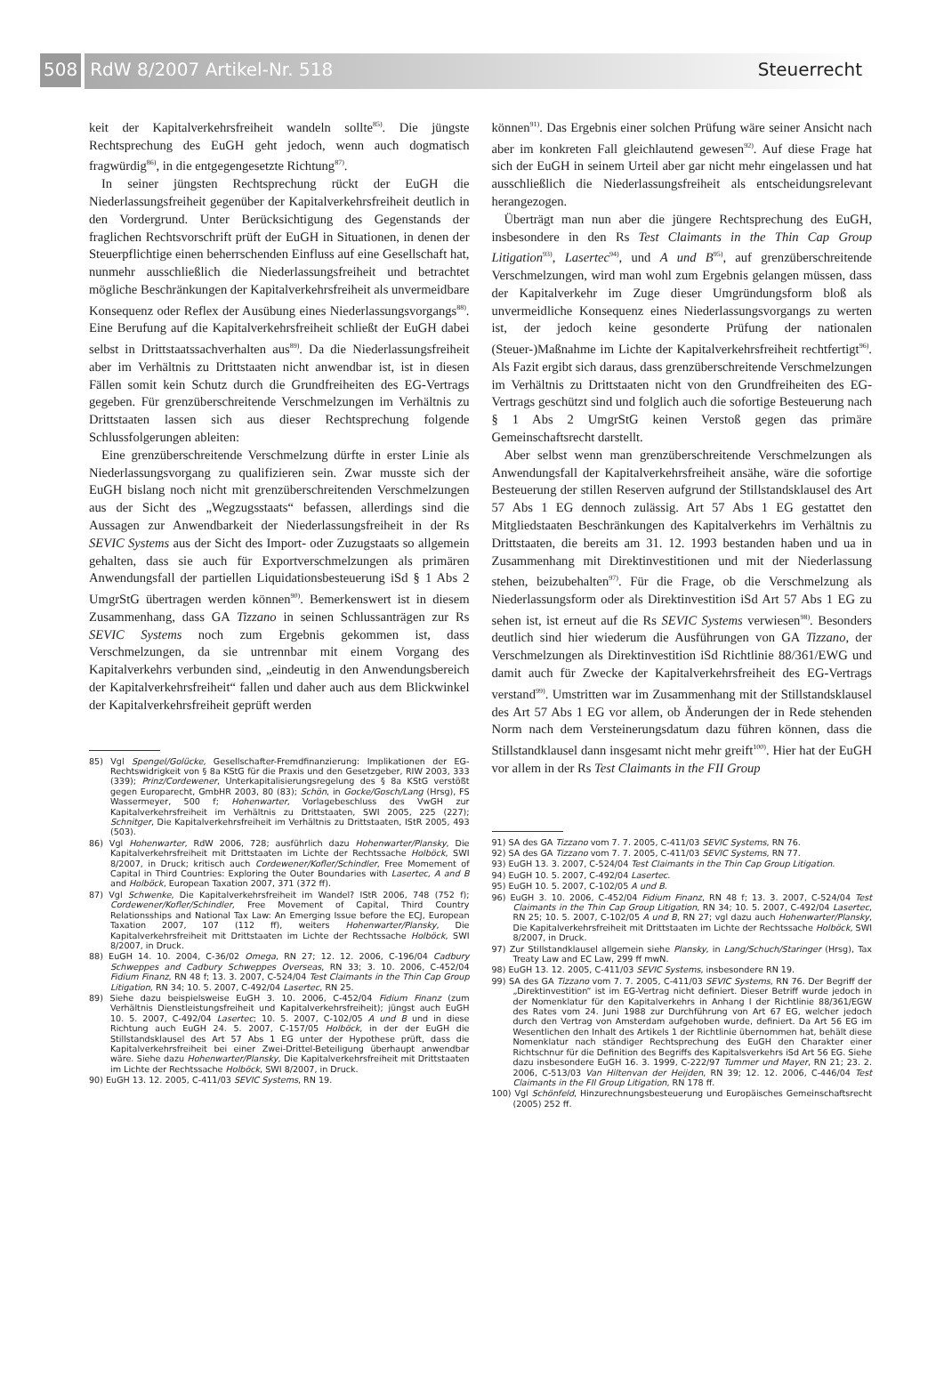508
RdW 8/2007 Artikel-Nr. 518 Steuerrecht
keit der Kapitalverkehrsfreiheit wandeln sollte<sup>85)</sup>. Die jüngste Rechtsprechung des EuGH geht jedoch, wenn auch dogmatisch fragwürdig<sup>86)</sup>, in die entgegengesetzte Richtung<sup>87)</sup>.
In seiner jüngsten Rechtsprechung rückt der EuGH die Niederlassungsfreiheit gegenüber der Kapitalverkehrsfreiheit deutlich in den Vordergrund. Unter Berücksichtigung des Gegenstands der fraglichen Rechtsvorschrift prüft der EuGH in Situationen, in denen der Steuerpflichtige einen beherrschenden Einfluss auf eine Gesellschaft hat, nunmehr ausschließlich die Niederlassungsfreiheit und betrachtet mögliche Beschränkungen der Kapitalverkehrsfreiheit als unvermeidbare Konsequenz oder Reflex der Ausübung eines Niederlassungsvorgangs<sup>88)</sup>. Eine Berufung auf die Kapitalverkehrsfreiheit schließt der EuGH dabei selbst in Drittstaatssachverhalten aus<sup>89)</sup>. Da die Niederlassungsfreiheit aber im Verhältnis zu Drittstaaten nicht anwendbar ist, ist in diesen Fällen somit kein Schutz durch die Grundfreiheiten des EG-Vertrags gegeben. Für grenzüberschreitende Verschmelzungen im Verhältnis zu Drittstaaten lassen sich aus dieser Rechtsprechung folgende Schlussfolgerungen ableiten:
Eine grenzüberschreitende Verschmelzung dürfte in erster Linie als Niederlassungsvorgang zu qualifizieren sein. Zwar musste sich der EuGH bislang noch nicht mit grenzüberschreitenden Verschmelzungen aus der Sicht des „Wegzugsstaats“ befassen, allerdings sind die Aussagen zur Anwendbarkeit der Niederlassungsfreiheit in der Rs SEVIC Systems aus der Sicht des Import- oder Zuzugstaats so allgemein gehalten, dass sie auch für Exportverschmelzungen als primären Anwendungsfall der partiellen Liquidationsbesteuerung iSd § 1 Abs 2 UmgrStG übertragen werden können<sup>90)</sup>. Bemerkenswert ist in diesem Zusammenhang, dass GA Tizzano in seinen Schlussanträgen zur Rs SEVIC Systems noch zum Ergebnis gekommen ist, dass Verschmelzungen, da sie untrennbar mit einem Vorgang des Kapitalverkehrs verbunden sind, „eindeutig in den Anwendungsbereich der Kapitalverkehrsfreiheit“ fallen und daher auch aus dem Blickwinkel der Kapitalverkehrsfreiheit geprüft werden
85) Vgl Spengel/Golücke, Gesellschafter-Fremdfinanzierung: Implikationen der EG-Rechtswidrigkeit von § 8a KStG für die Praxis und den Gesetzgeber, RIW 2003, 333 (339); Prinz/Cordewener, Unterkapitalisierungsregelung des § 8a KStG verstößt gegen Europarecht, GmbHR 2003, 80 (83); Schön, in Gocke/Gosch/Lang (Hrsg), FS Wassermeyer, 500 f; Hohenwarter, Vorlagebeschluss des VwGH zur Kapitalverkehrsfreiheit im Verhältnis zu Drittstaaten, SWI 2005, 225 (227); Schnitger, Die Kapitalverkehrsfreiheit im Verhältnis zu Drittstaaten, IStR 2005, 493 (503).
86) Vgl Hohenwarter, RdW 2006, 728; ausführlich dazu Hohenwarter/Plansky, Die Kapitalverkehrsfreiheit mit Drittstaaten im Lichte der Rechtssache Holböck, SWI 8/2007, in Druck; kritisch auch Cordewener/Kofler/Schindler, Free Momement of Capital in Third Countries: Exploring the Outer Boundaries with Lasertec, A and B and Holböck, European Taxation 2007, 371 (372 ff).
87) Vgl Schwenke, Die Kapitalverkehrsfreiheit im Wandel? IStR 2006, 748 (752 f); Cordewener/Kofler/Schindler, Free Movement of Capital, Third Country Relationsships and National Tax Law: An Emerging Issue before the ECJ, European Taxation 2007, 107 (112 ff), weiters Hohenwarter/Plansky, Die Kapitalverkehrsfreiheit mit Drittstaaten im Lichte der Rechtssache Holböck, SWI 8/2007, in Druck.
88) EuGH 14. 10. 2004, C-36/02 Omega, RN 27; 12. 12. 2006, C-196/04 Cadbury Schweppes and Cadbury Schweppes Overseas, RN 33; 3. 10. 2006, C-452/04 Fidium Finanz, RN 48 f; 13. 3. 2007, C-524/04 Test Claimants in the Thin Cap Group Litigation, RN 34; 10. 5. 2007, C-492/04 Lasertec, RN 25.
89) Siehe dazu beispielsweise EuGH 3. 10. 2006, C-452/04 Fidium Finanz (zum Verhältnis Dienstleistungsfreiheit und Kapitalverkehrsfreiheit); jüngst auch EuGH 10. 5. 2007, C-492/04 Lasertec; 10. 5. 2007, C-102/05 A und B und in diese Richtung auch EuGH 24. 5. 2007, C-157/05 Holböck, in der der EuGH die Stillstandsklausel des Art 57 Abs 1 EG unter der Hypothese prüft, dass die Kapitalverkehrsfreiheit bei einer Zwei-Drittel-Beteiligung überhaupt anwendbar wäre. Siehe dazu Hohenwarter/Plansky, Die Kapitalverkehrsfreiheit mit Drittstaaten im Lichte der Rechtssache Holböck, SWI 8/2007, in Druck.
90) EuGH 13. 12. 2005, C-411/03 SEVIC Systems, RN 19.
können<sup>91)</sup>. Das Ergebnis einer solchen Prüfung wäre seiner Ansicht nach aber im konkreten Fall gleichlautend gewesen<sup>92)</sup>. Auf diese Frage hat sich der EuGH in seinem Urteil aber gar nicht mehr eingelassen und hat ausschließlich die Niederlassungsfreiheit als entscheidungsrelevant herangezogen.
Überträgt man nun aber die jüngere Rechtsprechung des EuGH, insbesondere in den Rs Test Claimants in the Thin Cap Group Litigation<sup>93)</sup>, Lasertec<sup>94)</sup>, und A und B<sup>95)</sup>, auf grenzüberschreitende Verschmelzungen, wird man wohl zum Ergebnis gelangen müssen, dass der Kapitalverkehr im Zuge dieser Umgründungsform bloß als unvermeidliche Konsequenz eines Niederlassungsvorgangs zu werten ist, der jedoch keine gesonderte Prüfung der nationalen (Steuer-)Maßnahme im Lichte der Kapitalverkehrsfreiheit rechtfertigt<sup>96)</sup>. Als Fazit ergibt sich daraus, dass grenzüberschreitende Verschmelzungen im Verhältnis zu Drittstaaten nicht von den Grundfreiheiten des EG-Vertrags geschützt sind und folglich auch die sofortige Besteuerung nach § 1 Abs 2 UmgrStG keinen Verstoß gegen das primäre Gemeinschaftsrecht darstellt.
Aber selbst wenn man grenzüberschreitende Verschmelzungen als Anwendungsfall der Kapitalverkehrsfreiheit ansähe, wäre die sofortige Besteuerung der stillen Reserven aufgrund der Stillstandsklausel des Art 57 Abs 1 EG dennoch zulässig. Art 57 Abs 1 EG gestattet den Mitgliedstaaten Beschränkungen des Kapitalverkehrs im Verhältnis zu Drittstaaten, die bereits am 31. 12. 1993 bestanden haben und ua in Zusammenhang mit Direktinvestitionen und mit der Niederlassung stehen, beizubehalten<sup>97)</sup>. Für die Frage, ob die Verschmelzung als Niederlassungsform oder als Direktinvestition iSd Art 57 Abs 1 EG zu sehen ist, ist erneut auf die Rs SEVIC Systems verwiesen<sup>98)</sup>. Besonders deutlich sind hier wiederum die Ausführungen von GA Tizzano, der Verschmelzungen als Direktinvestition iSd Richtlinie 88/361/EWG und damit auch für Zwecke der Kapitalverkehrsfreiheit des EG-Vertrags verstand<sup>99)</sup>. Umstritten war im Zusammenhang mit der Stillstandsklausel des Art 57 Abs 1 EG vor allem, ob Änderungen der in Rede stehenden Norm nach dem Versteinerungsdatum dazu führen können, dass die Stillstandklausel dann insgesamt nicht mehr greift<sup>100)</sup>. Hier hat der EuGH vor allem in der Rs Test Claimants in the FII Group
91) SA des GA Tizzano vom 7. 7. 2005, C-411/03 SEVIC Systems, RN 76.
92) SA des GA Tizzano vom 7. 7. 2005, C-411/03 SEVIC Systems, RN 77.
93) EuGH 13. 3. 2007, C-524/04 Test Claimants in the Thin Cap Group Litigation.
94) EuGH 10. 5. 2007, C-492/04 Lasertec.
95) EuGH 10. 5. 2007, C-102/05 A und B.
96) EuGH 3. 10. 2006, C-452/04 Fidium Finanz, RN 48 f; 13. 3. 2007, C-524/04 Test Claimants in the Thin Cap Group Litigation, RN 34; 10. 5. 2007, C-492/04 Lasertec, RN 25; 10. 5. 2007, C-102/05 A und B, RN 27; vgl dazu auch Hohenwarter/Plansky, Die Kapitalverkehrsfreiheit mit Drittstaaten im Lichte der Rechtssache Holböck, SWI 8/2007, in Druck.
97) Zur Stillstandklausel allgemein siehe Plansky, in Lang/Schuch/Staringer (Hrsg), Tax Treaty Law and EC Law, 299 ff mwN.
98) EuGH 13. 12. 2005, C-411/03 SEVIC Systems, insbesondere RN 19.
99) SA des GA Tizzano vom 7. 7. 2005, C-411/03 SEVIC Systems, RN 76. Der Begriff der „Direktinvestition“ ist im EG-Vertrag nicht definiert. Dieser Betriff wurde jedoch in der Nomenklatur für den Kapitalverkehrs in Anhang I der Richtlinie 88/361/EGW des Rates vom 24. Juni 1988 zur Durchführung von Art 67 EG, welcher jedoch durch den Vertrag von Amsterdam aufgehoben wurde, definiert. Da Art 56 EG im Wesentlichen den Inhalt des Artikels 1 der Richtlinie übernommen hat, behält diese Nomenklatur nach ständiger Rechtsprechung des EuGH den Charakter einer Richtschnur für die Definition des Begriffs des Kapitalsverkehrs iSd Art 56 EG. Siehe dazu insbesondere EuGH 16. 3. 1999, C-222/97 Tummer und Mayer, RN 21; 23. 2. 2006, C-513/03 Van Hiltenvan der Heijden, RN 39; 12. 12. 2006, C-446/04 Test Claimants in the FII Group Litigation, RN 178 ff.
100) Vgl Schönfeld, Hinzurechnungsbesteuerung und Europäisches Gemeinschaftsrecht (2005) 252 ff.